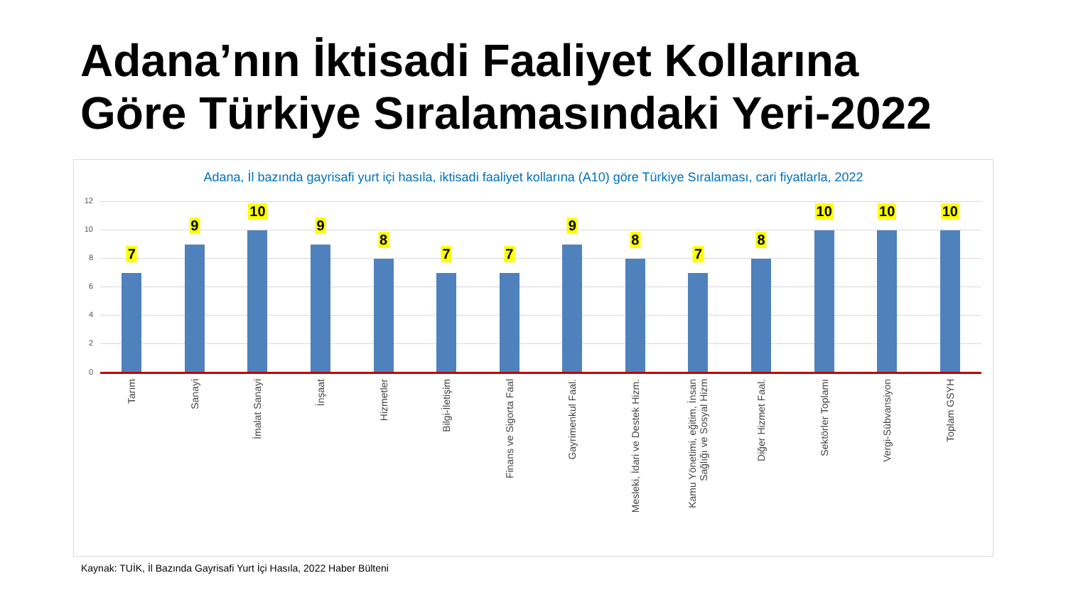Adana’nın İktisadi Faaliyet Kollarına
Göre Türkiye Sıralamasındaki Yeri-2022
Adana, İl bazında gayrisafi yurt içi hasıla, iktisadi faaliyet kollarına (A10) göre Türkiye Sıralaması, cari fiyatlarla, 2022
12
10
8
6
4
2
0
7
Tarım
9
Sanayi
10
İmalat Sanayi
9
İnşaat
8
Hizmetler
7
Bilgi-İletişim
7
Finans ve Sigorta Faal
9
Gayrimenkul Faal.
8
Mesleki, İdari ve Destek Hizm.
7
Kamu Yönetimi, eğitim, İnsan
Sağlığı ve Sosyal Hizm
8
Diğer Hizmet Faal.
10
Sektörler Toplamı
10
Vergi-Sübvansiyon
10
Toplam GSYH
Kaynak: TUİK, İl Bazında Gayrisafi Yurt İçi Hasıla, 2022 Haber Bülteni